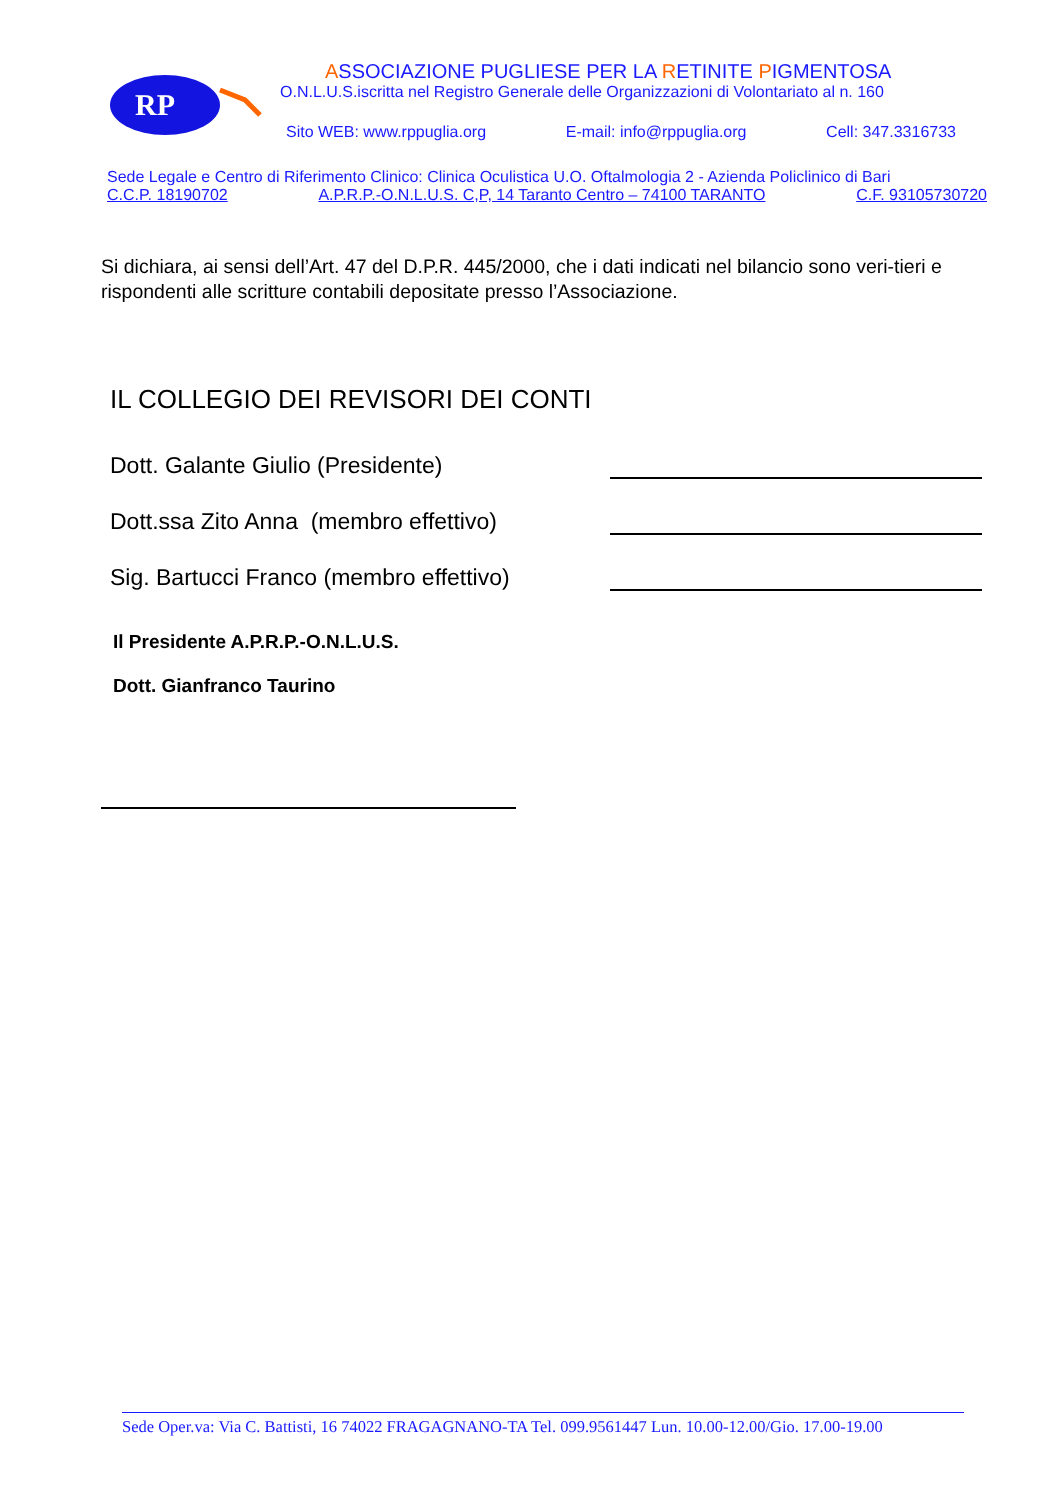RP
ASSOCIAZIONE PUGLIESE PER LA RETINITE PIGMENTOSA
O.N.L.U.S.iscritta nel Registro Generale delle Organizzazioni di Volontariato al n. 160
Sito WEB: www.rppuglia.org E-mail: info@rppuglia.org Cell: 347.3316733
Sede Legale e Centro di Riferimento Clinico: Clinica Oculistica U.O. Oftalmologia 2 - Azienda Policlinico di Bari
C.C.P. 18190702 A.P.R.P.-O.N.L.U.S. C,P, 14 Taranto Centro – 74100 TARANTO C.F. 93105730720
Si dichiara, ai sensi dell’Art. 47 del D.P.R. 445/2000, che i dati indicati nel bilancio sono veri-tieri e rispondenti alle scritture contabili depositate presso l’Associazione.
IL COLLEGIO DEI REVISORI DEI CONTI
Dott. Galante Giulio (Presidente)
Dott.ssa Zito Anna (membro effettivo)
Sig. Bartucci Franco (membro effettivo)
Il Presidente A.P.R.P.-O.N.L.U.S.
Dott. Gianfranco Taurino
Sede Oper.va: Via C. Battisti, 16 74022 FRAGAGNANO-TA Tel. 099.9561447 Lun. 10.00-12.00/Gio. 17.00-19.00